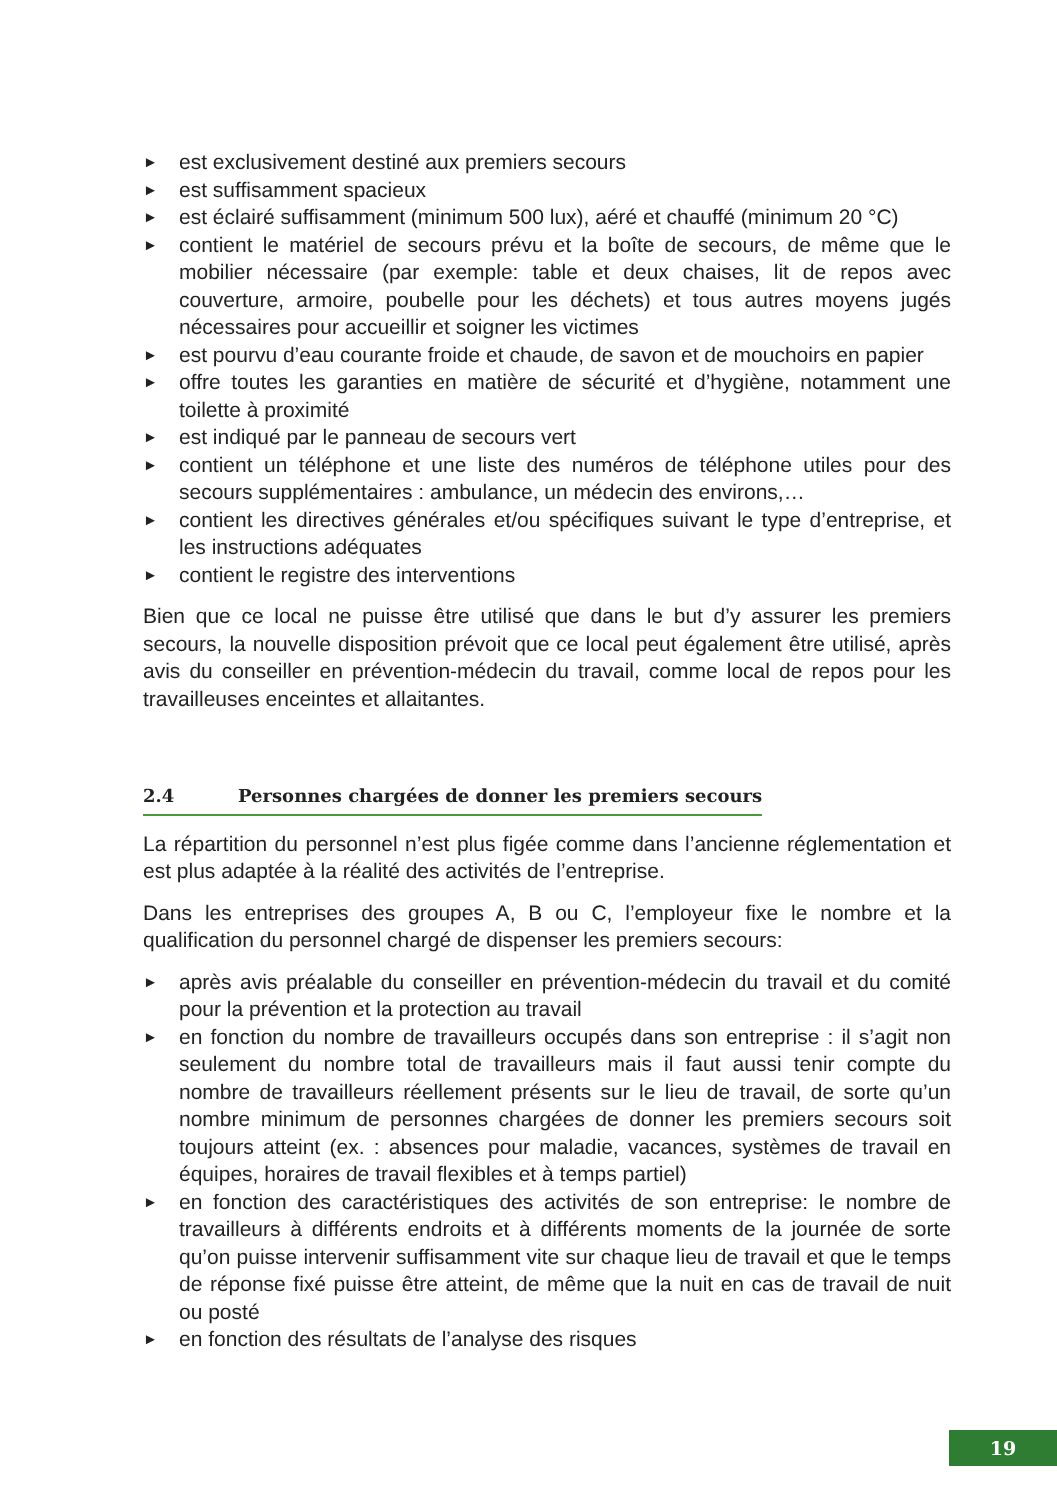► est exclusivement destiné aux premiers secours
► est suffisamment spacieux
► est éclairé suffisamment (minimum 500 lux), aéré et chauffé (minimum 20 °C)
► contient le matériel de secours prévu et la boîte de secours, de même que le mobilier nécessaire (par exemple: table et deux chaises, lit de repos avec couverture, armoire, poubelle pour les déchets) et tous autres moyens jugés nécessaires pour accueillir et soigner les victimes
► est pourvu d’eau courante froide et chaude, de savon et de mouchoirs en papier
► offre toutes les garanties en matière de sécurité et d’hygiène, notamment une toilette à proximité
► est indiqué par le panneau de secours vert
► contient un téléphone et une liste des numéros de téléphone utiles pour des secours supplémentaires : ambulance, un médecin des environs,…
► contient les directives générales et/ou spécifiques suivant le type d’entreprise, et les instructions adéquates
► contient le registre des interventions
Bien que ce local ne puisse être utilisé que dans le but d’y assurer les premiers secours, la nouvelle disposition prévoit que ce local peut également être utilisé, après avis du conseiller en prévention-médecin du travail, comme local de repos pour les travailleuses enceintes et allaitantes.
2.4 Personnes chargées de donner les premiers secours
La répartition du personnel n’est plus figée comme dans l’ancienne réglementation et est plus adaptée à la réalité des activités de l’entreprise.
Dans les entreprises des groupes A, B ou C, l’employeur fixe le nombre et la qualification du personnel chargé de dispenser les premiers secours:
► après avis préalable du conseiller en prévention-médecin du travail et du comité pour la prévention et la protection au travail
► en fonction du nombre de travailleurs occupés dans son entreprise : il s’agit non seulement du nombre total de travailleurs mais il faut aussi tenir compte du nombre de travailleurs réellement présents sur le lieu de travail, de sorte qu’un nombre minimum de personnes chargées de donner les premiers secours soit toujours atteint (ex. : absences pour maladie, vacances, systèmes de travail en équipes, horaires de travail flexibles et à temps partiel)
► en fonction des caractéristiques des activités de son entreprise: le nombre de travailleurs à différents endroits et à différents moments de la journée de sorte qu’on puisse intervenir suffisamment vite sur chaque lieu de travail et que le temps de réponse fixé puisse être atteint, de même que la nuit en cas de travail de nuit ou posté
► en fonction des résultats de l’analyse des risques
19